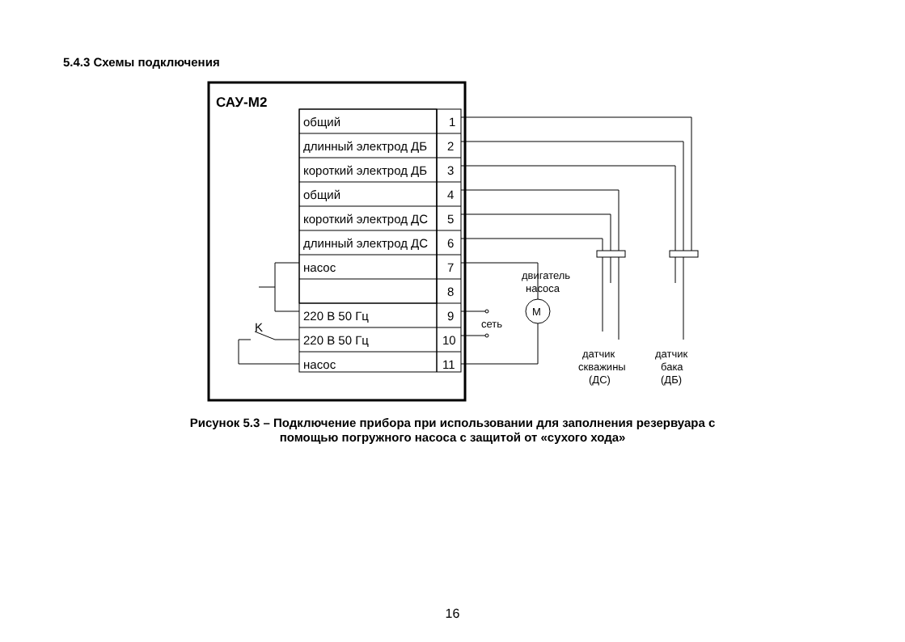5.4.3 Схемы подключения
САУ-М2
общий
1
длинный электрод ДБ
2
короткий электрод ДБ
3
общий
4
короткий электрод ДС
5
длинный электрод ДС
6
насос
7
8
220 В 50 Гц
9
220 В 50 Гц
10
насос
11
M
K
сеть
двигатель
насоса
датчик
скважины
(ДС)
датчик
бака
(ДБ)
Рисунок 5.3 – Подключение прибора при использовании для заполнения резервуара с
помощью погружного насоса с защитой от «сухого хода»
16